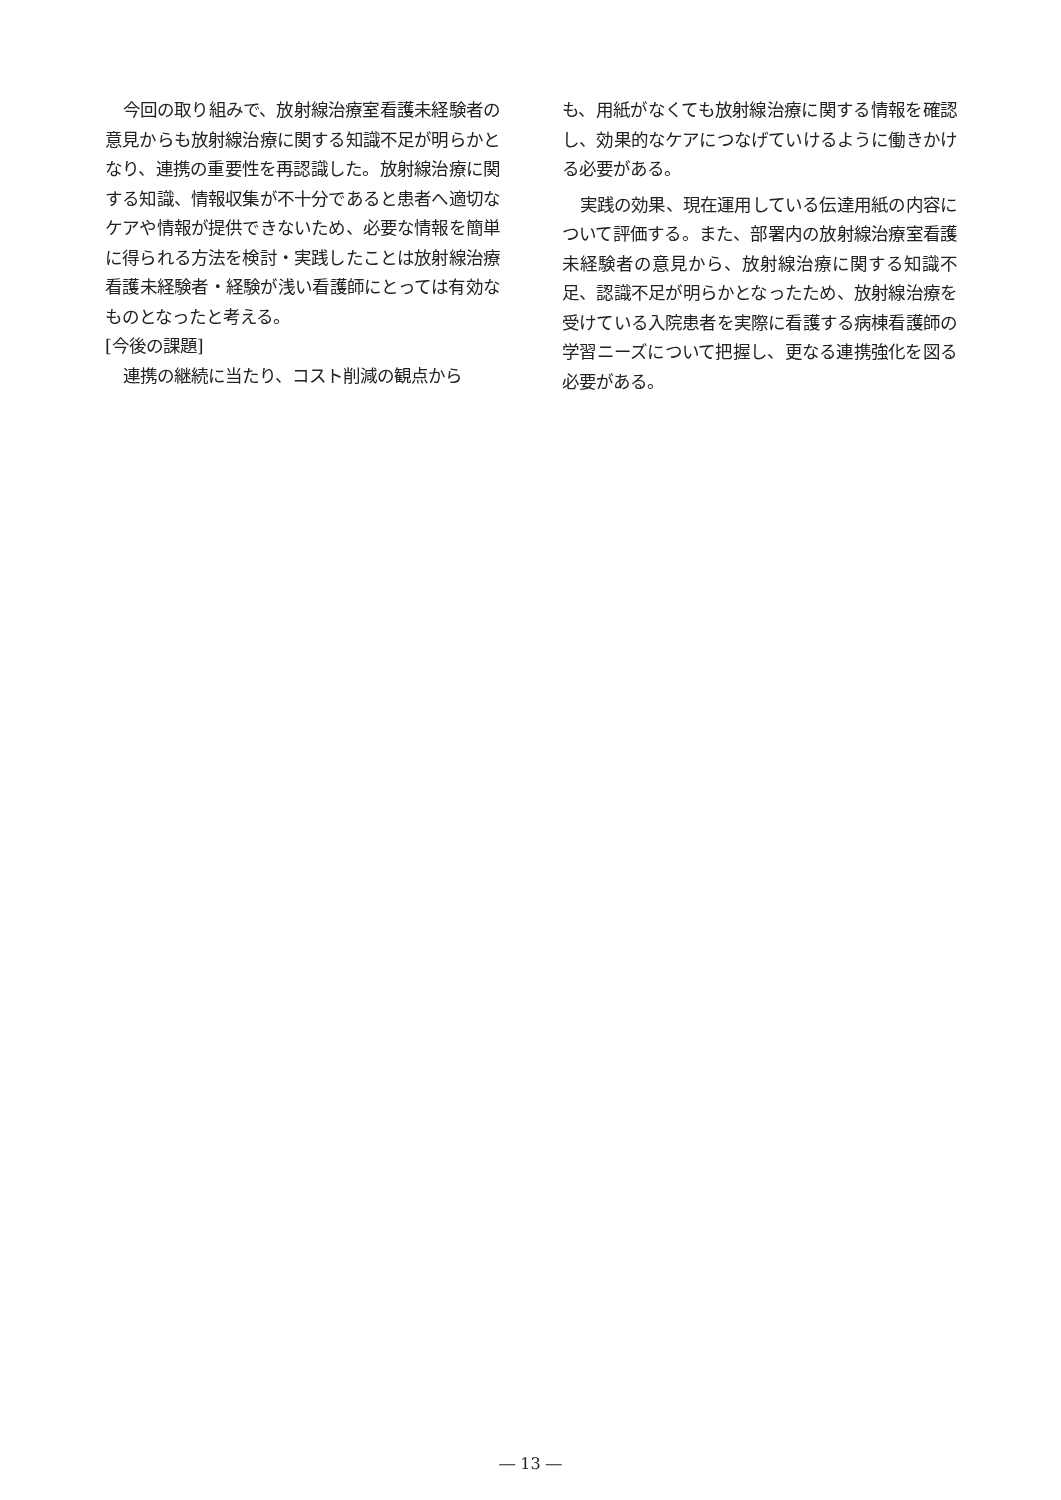今回の取り組みで、放射線治療室看護未経験者の意見からも放射線治療に関する知識不足が明らかとなり、連携の重要性を再認識した。放射線治療に関する知識、情報収集が不十分であると患者へ適切なケアや情報が提供できないため、必要な情報を簡単に得られる方法を検討・実践したことは放射線治療看護未経験者・経験が浅い看護師にとっては有効なものとなったと考える。
[今後の課題]
連携の継続に当たり、コスト削減の観点から
も、用紙がなくても放射線治療に関する情報を確認し、効果的なケアにつなげていけるように働きかける必要がある。
実践の効果、現在運用している伝達用紙の内容について評価する。また、部署内の放射線治療室看護未経験者の意見から、放射線治療に関する知識不足、認識不足が明らかとなったため、放射線治療を受けている入院患者を実際に看護する病棟看護師の学習ニーズについて把握し、更なる連携強化を図る必要がある。
― 13 ―